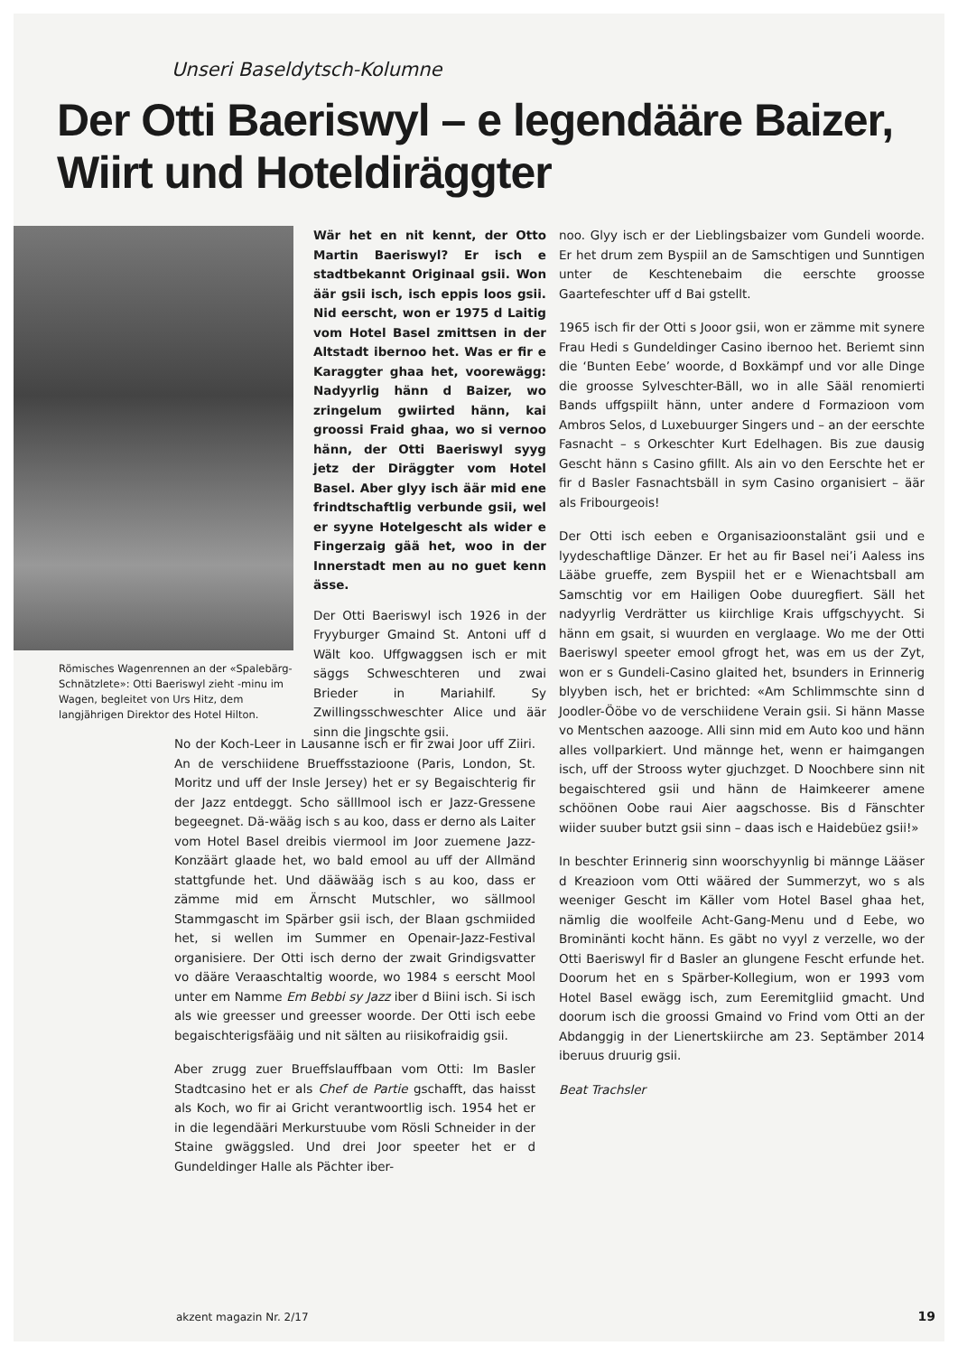Unseri Baseldytsch-Kolumne
Der Otti Baeriswyl – e legendääre Baizer,
Wiirt und Hoteldiräggter
Römisches Wagenrennen an der «Spalebärg-Schnätzlete»: Otti Baeriswyl zieht -minu im Wagen, begleitet von Urs Hitz, dem langjährigen Direktor des Hotel Hilton.
Wär het en nit kennt, der Otto Martin Baeriswyl? Er isch e stadtbekannt Originaal gsii. Won äär gsii isch, isch eppis loos gsii. Nid eerscht, won er 1975 d Laitig vom Hotel Basel zmittsen in der Altstadt ibernoo het. Was er fir e Karaggter ghaa het, voorewägg: Nadyyrlig hänn d Baizer, wo zringelum gwiirted hänn, kai groossi Fraid ghaa, wo si vernoo hänn, der Otti Baeriswyl syyg jetz der Diräggter vom Hotel Basel. Aber glyy isch äär mid ene frindtschaftlig verbunde gsii, wel er syyne Hotelgescht als wider e Fingerzaig gää het, woo in der Innerstadt men au no guet kenn ässe.
Der Otti Baeriswyl isch 1926 in der Fryyburger Gmaind St. Antoni uff d Wält koo. Uffgwaggsen isch er mit säggs Schweschteren und zwai Brieder in Mariahilf. Sy Zwillingsschweschter Alice und äär sinn die Jingschte gsii.
noo. Glyy isch er der Lieblingsbaizer vom Gundeli woorde. Er het drum zem Byspiil an de Samschtigen und Sunntigen unter de Keschtenebaim die eerschte groosse Gaartefeschter uff d Bai gstellt.
1965 isch fir der Otti s Jooor gsii, won er zämme mit synere Frau Hedi s Gundeldinger Casino ibernoo het. Beriemt sinn die ‘Bunten Eebe’ woorde, d Boxkämpf und vor alle Dinge die groosse Sylveschter-Bäll, wo in alle Sääl renomierti Bands uffgspiilt hänn, unter andere d Formazioon vom Ambros Selos, d Luxebuurger Singers und – an der eerschte Fasnacht – s Orkeschter Kurt Edelhagen. Bis zue dausig Gescht hänn s Casino gfillt. Als ain vo den Eerschte het er fir d Basler Fasnachtsbäll in sym Casino organisiert – äär als Fribourgeois!
Der Otti isch eeben e Organisazioonstalänt gsii und e lyydeschaftlige Dänzer. Er het au fir Basel nei’i Aaless ins Lääbe grueffe, zem Byspiil het er e Wienachtsball am Samschtig vor em Hailigen Oobe duuregfiert. Säll het nadyyrlig Verdrätter us kiirchlige Krais uffgschyycht. Si hänn em gsait, si wuurden en verglaage. Wo me der Otti Baeriswyl speeter emool gfrogt het, was em us der Zyt, won er s Gundeli-Casino glaited het, bsunders in Erinnerig blyyben isch, het er brichted: «Am Schlimmschte sinn d Joodler-Ööbe vo de verschiidene Verain gsii. Si hänn Masse vo Mentschen aazooge. Alli sinn mid em Auto koo und hänn alles vollparkiert. Und männge het, wenn er haimgangen isch, uff der Strooss wyter gjuchzget. D Noochbere sinn nit begaischtered gsii und hänn de Haimkeerer amene schöönen Oobe raui Aier aagschosse. Bis d Fänschter wiider suuber butzt gsii sinn – daas isch e Haidebüez gsii!»
In beschter Erinnerig sinn woorschyynlig bi männge Lääser d Kreazioon vom Otti wääred der Summerzyt, wo s als weeniger Gescht im Käller vom Hotel Basel ghaa het, nämlig die woolfeile Acht-Gang-Menu und d Eebe, wo Brominänti kocht hänn. Es gäbt no vyyl z verzelle, wo der Otti Baeriswyl fir d Basler an glungene Fescht erfunde het. Doorum het en s Spärber-Kollegium, won er 1993 vom Hotel Basel ewägg isch, zum Eeremitgliid gmacht. Und doorum isch die groossi Gmaind vo Frind vom Otti an der Abdanggig in der Lienertskiirche am 23. Septämber 2014 iberuus druurig gsii.
Beat Trachsler
No der Koch-Leer in Lausanne isch er fir zwai Joor uff Ziiri. An de verschiidene Brueffsstazioone (Paris, London, St. Moritz und uff der Insle Jersey) het er sy Begaischterig fir der Jazz entdeggt. Scho sälllmool isch er Jazz-Gressene begeegnet. Dä-wääg isch s au koo, dass er derno als Laiter vom Hotel Basel dreibis viermool im Joor zuemene Jazz-Konzäärt glaade het, wo bald emool au uff der Allmänd stattgfunde het. Und dääwääg isch s au koo, dass er zämme mid em Ärnscht Mutschler, wo sällmool Stammgascht im Spärber gsii isch, der Blaan gschmiided het, si wellen im Summer en Openair-Jazz-Festival organisiere. Der Otti isch derno der zwait Grindigsvatter vo dääre Veraaschtaltig woorde, wo 1984 s eerscht Mool unter em Namme Em Bebbi sy Jazz iber d Biini isch. Si isch als wie greesser und greesser woorde. Der Otti isch eebe begaischterigsfääig und nit sälten au riisikofraidig gsii.
Aber zrugg zuer Brueffslauffbaan vom Otti: Im Basler Stadtcasino het er als Chef de Partie gschafft, das haisst als Koch, wo fir ai Gricht verantwoortlig isch. 1954 het er in die legendääri Merkurstuube vom Rösli Schneider in der Staine gwäggsled. Und drei Joor speeter het er d Gundeldinger Halle als Pächter iber-
akzent magazin Nr. 2/17 19